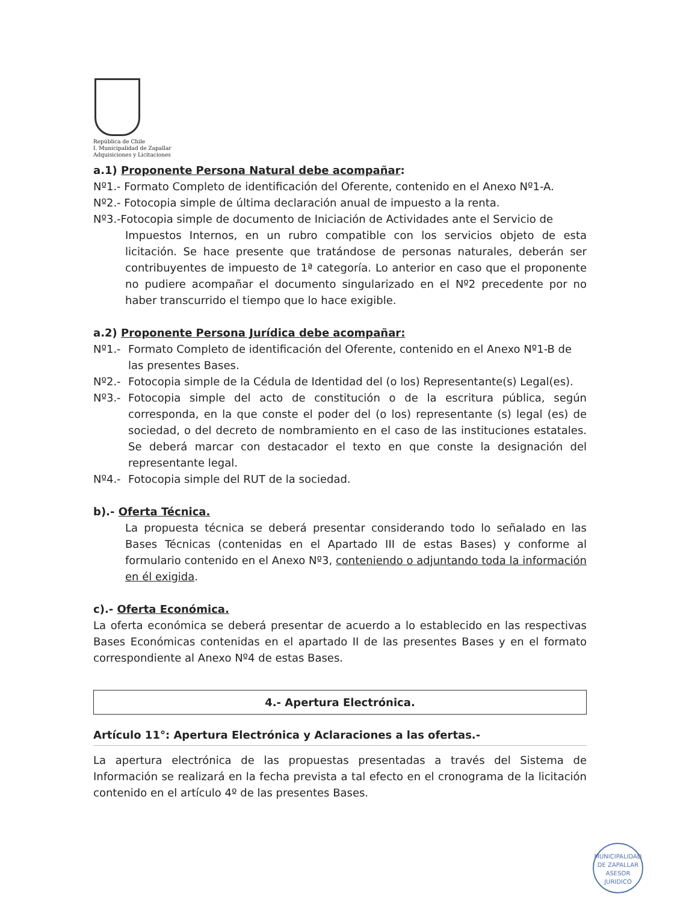República de Chile
I. Municipalidad de Zapallar
Adquisiciones y Licitaciones
a.1) Proponente Persona Natural debe acompañar:
Nº1.- Formato Completo de identificación del Oferente, contenido en el Anexo Nº1-A.
Nº2.- Fotocopia simple de última declaración anual de impuesto a la renta.
Nº3.-Fotocopia simple de documento de Iniciación de Actividades ante el Servicio de
Impuestos Internos, en un rubro compatible con los servicios objeto de esta licitación. Se hace presente que tratándose de personas naturales, deberán ser contribuyentes de impuesto de 1ª categoría. Lo anterior en caso que el proponente no pudiere acompañar el documento singularizado en el Nº2 precedente por no haber transcurrido el tiempo que lo hace exigible.
a.2) Proponente Persona Jurídica debe acompañar:
Nº1.- Formato Completo de identificación del Oferente, contenido en el Anexo Nº1-B de las presentes Bases.
Nº2.- Fotocopia simple de la Cédula de Identidad del (o los) Representante(s) Legal(es).
Nº3.- Fotocopia simple del acto de constitución o de la escritura pública, según corresponda, en la que conste el poder del (o los) representante (s) legal (es) de sociedad, o del decreto de nombramiento en el caso de las instituciones estatales. Se deberá marcar con destacador el texto en que conste la designación del representante legal.
Nº4.- Fotocopia simple del RUT de la sociedad.
b).- Oferta Técnica.
La propuesta técnica se deberá presentar considerando todo lo señalado en las Bases Técnicas (contenidas en el Apartado III de estas Bases) y conforme al formulario contenido en el Anexo Nº3, conteniendo o adjuntando toda la información en él exigida.
c).- Oferta Económica.
La oferta económica se deberá presentar de acuerdo a lo establecido en las respectivas Bases Económicas contenidas en el apartado II de las presentes Bases y en el formato correspondiente al Anexo Nº4 de estas Bases.
4.- Apertura Electrónica.
Artículo 11°: Apertura Electrónica y Aclaraciones a las ofertas.-
La apertura electrónica de las propuestas presentadas a través del Sistema de Información se realizará en la fecha prevista a tal efecto en el cronograma de la licitación contenido en el artículo 4º de las presentes Bases.
MUNICIPALIDAD DE ZAPALLAR
ASESOR
JURIDICO